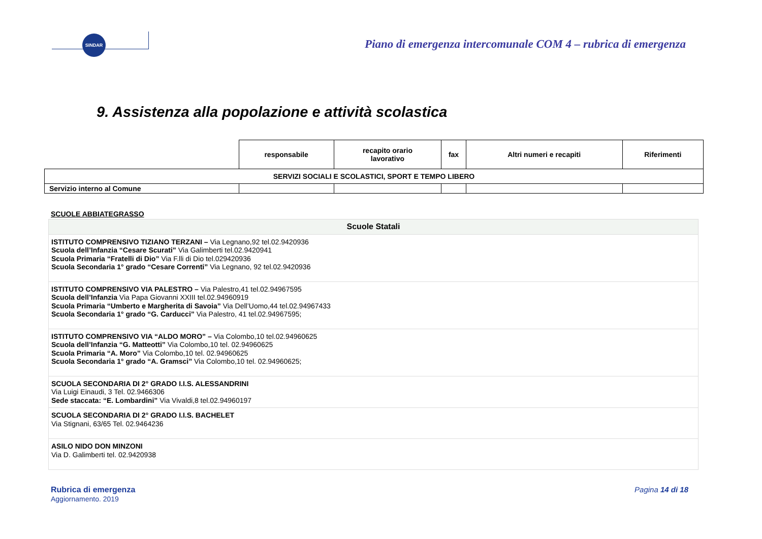SINDAR
Piano di emergenza intercomunale COM 4 – rubrica di emergenza
9. Assistenza alla popolazione e attività scolastica
| | responsabile | recapito orario lavorativo | fax | Altri numeri e recapiti | Riferimenti |
| --- | --- | --- | --- | --- | --- |
| SERVIZI SOCIALI E SCOLASTICI, SPORT E TEMPO LIBERO | | | | | |
| Servizio interno al Comune | | | | | |
SCUOLE ABBIATEGRASSO
| Scuole Statali |
| --- |
| ISTITUTO COMPRENSIVO TIZIANO TERZANI – Via Legnano,92 tel.02.9420936 Scuola dell’Infanzia “Cesare Scurati” Via Galimberti tel.02.9420941 Scuola Primaria “Fratelli di Dio” Via F.lli di Dio tel.029420936 Scuola Secondaria 1° grado “Cesare Correnti” Via Legnano, 92 tel.02.9420936 |
| ISTITUTO COMPRENSIVO VIA PALESTRO – Via Palestro,41 tel.02.94967595 Scuola dell’Infanzia Via Papa Giovanni XXIII tel.02.94960919 Scuola Primaria “Umberto e Margherita di Savoia” Via Dell’Uomo,44 tel.02.94967433 Scuola Secondaria 1° grado “G. Carducci” Via Palestro, 41 tel.02.94967595; |
| ISTITUTO COMPRENSIVO VIA “ALDO MORO” – Via Colombo,10 tel.02.94960625 Scuola dell’Infanzia “G. Matteotti” Via Colombo,10 tel. 02.94960625 Scuola Primaria “A. Moro” Via Colombo,10 tel. 02.94960625 Scuola Secondaria 1° grado “A. Gramsci” Via Colombo,10 tel. 02.94960625; |
| SCUOLA SECONDARIA DI 2° GRADO I.I.S. ALESSANDRINI Via Luigi Einaudi, 3 Tel. 02.9466306 Sede staccata: “E. Lombardini” Via Vivaldi,8 tel.02.94960197 |
| SCUOLA SECONDARIA DI 2° GRADO I.I.S. BACHELET Via Stignani, 63/65 Tel. 02.9464236 |
| ASILO NIDO DON MINZONI Via D. Galimberti tel. 02.9420938 |
Rubrica di emergenza
Aggiornamento. 2019
Pagina 14 di 18